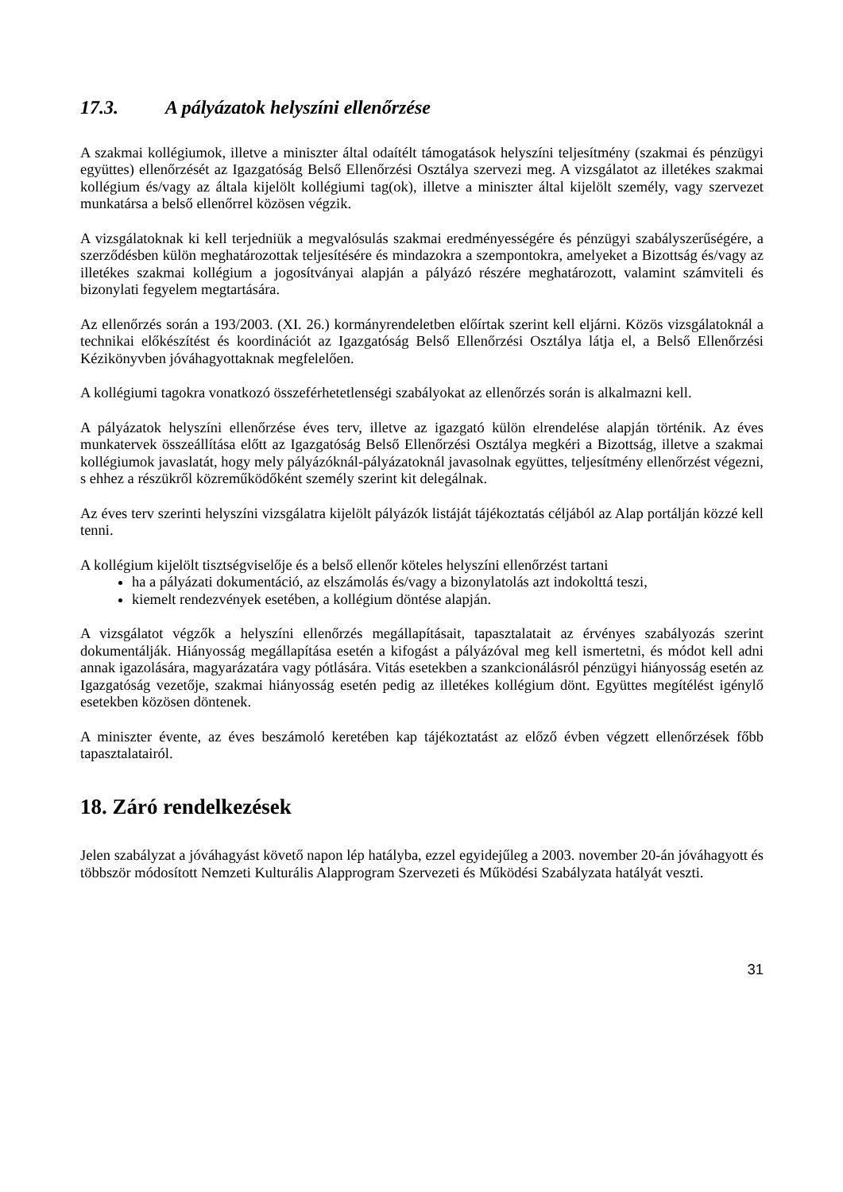17.3. A pályázatok helyszíni ellenőrzése
A szakmai kollégiumok, illetve a miniszter által odaítélt támogatások helyszíni teljesítmény (szakmai és pénzügyi együttes) ellenőrzését az Igazgatóság Belső Ellenőrzési Osztálya szervezi meg. A vizsgálatot az illetékes szakmai kollégium és/vagy az általa kijelölt kollégiumi tag(ok), illetve a miniszter által kijelölt személy, vagy szervezet munkatársa a belső ellenőrrel közösen végzik.
A vizsgálatoknak ki kell terjedniük a megvalósulás szakmai eredményességére és pénzügyi szabályszerűségére, a szerződésben külön meghatározottak teljesítésére és mindazokra a szempontokra, amelyeket a Bizottság és/vagy az illetékes szakmai kollégium a jogosítványai alapján a pályázó részére meghatározott, valamint számviteli és bizonylati fegyelem megtartására.
Az ellenőrzés során a 193/2003. (XI. 26.) kormányrendeletben előírtak szerint kell eljárni. Közös vizsgálatoknál a technikai előkészítést és koordinációt az Igazgatóság Belső Ellenőrzési Osztálya látja el, a Belső Ellenőrzési Kézikönyvben jóváhagyottaknak megfelelően.
A kollégiumi tagokra vonatkozó összeférhetetlenségi szabályokat az ellenőrzés során is alkalmazni kell.
A pályázatok helyszíni ellenőrzése éves terv, illetve az igazgató külön elrendelése alapján történik. Az éves munkatervek összeállítása előtt az Igazgatóság Belső Ellenőrzési Osztálya megkéri a Bizottság, illetve a szakmai kollégiumok javaslatát, hogy mely pályázóknál-pályázatoknál javasolnak együttes, teljesítmény ellenőrzést végezni, s ehhez a részükről közreműködőként személy szerint kit delegálnak.
Az éves terv szerinti helyszíni vizsgálatra kijelölt pályázók listáját tájékoztatás céljából az Alap portálján közzé kell tenni.
A kollégium kijelölt tisztségviselője és a belső ellenőr köteles helyszíni ellenőrzést tartani
ha a pályázati dokumentáció, az elszámolás és/vagy a bizonylatolás azt indokolttá teszi,
kiemelt rendezvények esetében, a kollégium döntése alapján.
A vizsgálatot végzők a helyszíni ellenőrzés megállapításait, tapasztalatait az érvényes szabályozás szerint dokumentálják. Hiányosság megállapítása esetén a kifogást a pályázóval meg kell ismertetni, és módot kell adni annak igazolására, magyarázatára vagy pótlására. Vitás esetekben a szankcionálásról pénzügyi hiányosság esetén az Igazgatóság vezetője, szakmai hiányosság esetén pedig az illetékes kollégium dönt. Együttes megítélést igénylő esetekben közösen döntenek.
A miniszter évente, az éves beszámoló keretében kap tájékoztatást az előző évben végzett ellenőrzések főbb tapasztalatairól.
18. Záró rendelkezések
Jelen szabályzat a jóváhagyást követő napon lép hatályba, ezzel egyidejűleg a 2003. november 20-án jóváhagyott és többször módosított Nemzeti Kulturális Alapprogram Szervezeti és Működési Szabályzata hatályát veszti.
31